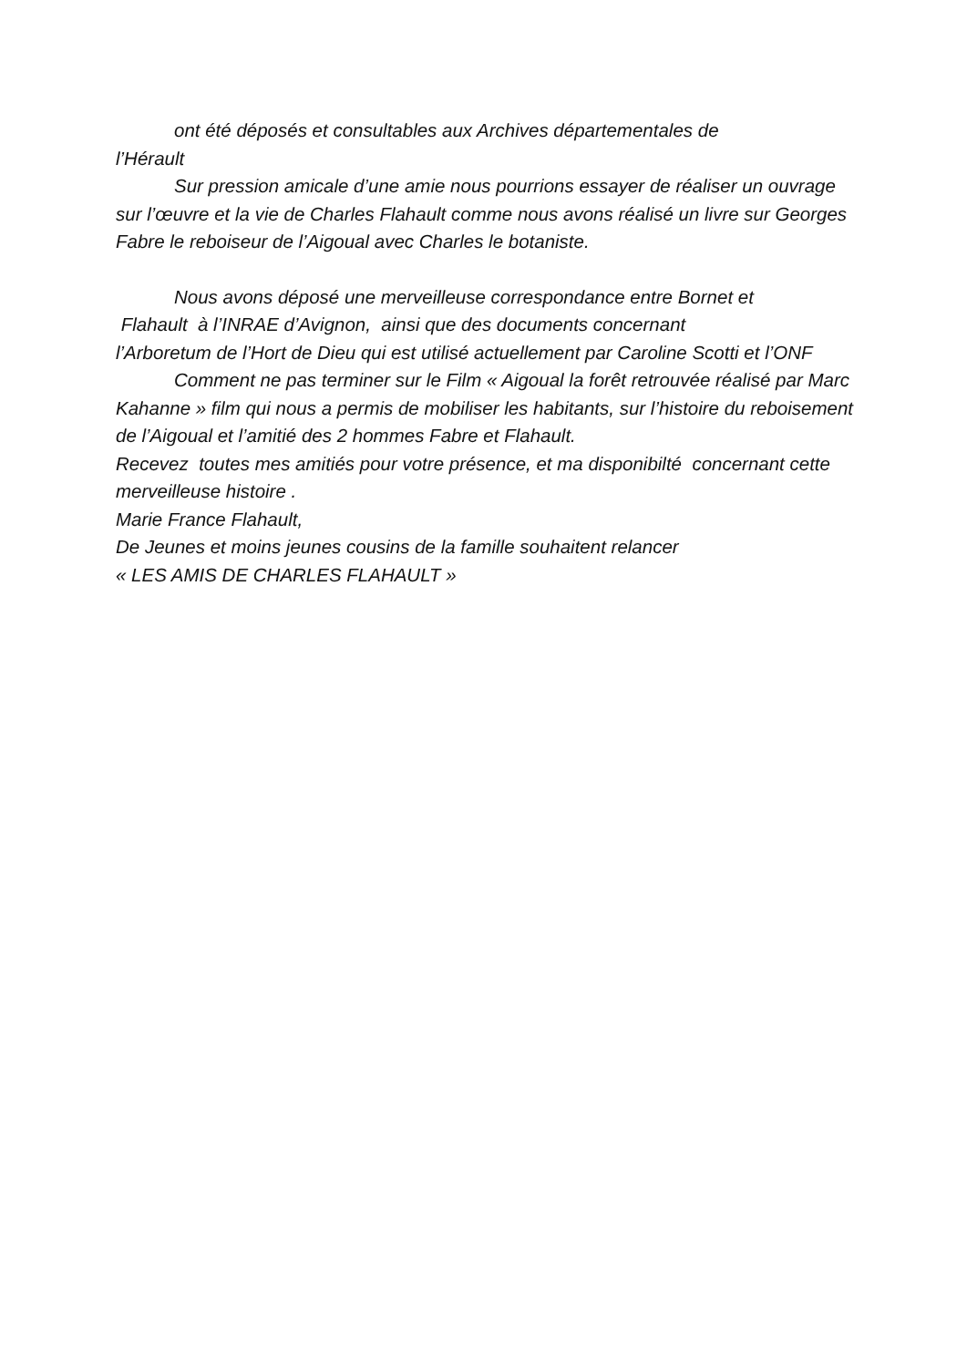ont été déposés et consultables aux Archives départementales de
l’Hérault
Sur pression amicale d’une amie nous pourrions essayer de réaliser un ouvrage sur l’œuvre et la vie de Charles Flahault comme nous avons réalisé un livre sur Georges Fabre le reboiseur de l’Aigoual avec Charles le botaniste.
Nous avons déposé une merveilleuse correspondance entre Bornet et
Flahault à l’INRAE d’Avignon, ainsi que des documents concernant
l’Arboretum de l’Hort de Dieu qui est utilisé actuellement par Caroline Scotti et l’ONF
Comment ne pas terminer sur le Film « Aigoual la forêt retrouvée réalisé par Marc Kahanne » film qui nous a permis de mobiliser les habitants, sur l’histoire du reboisement de l’Aigoual et l’amitié des 2 hommes Fabre et Flahault.
Recevez toutes mes amitiés pour votre présence, et ma disponibilté concernant cette merveilleuse histoire .
Marie France Flahault,
De Jeunes et moins jeunes cousins de la famille souhaitent relancer
« LES AMIS DE CHARLES FLAHAULT »